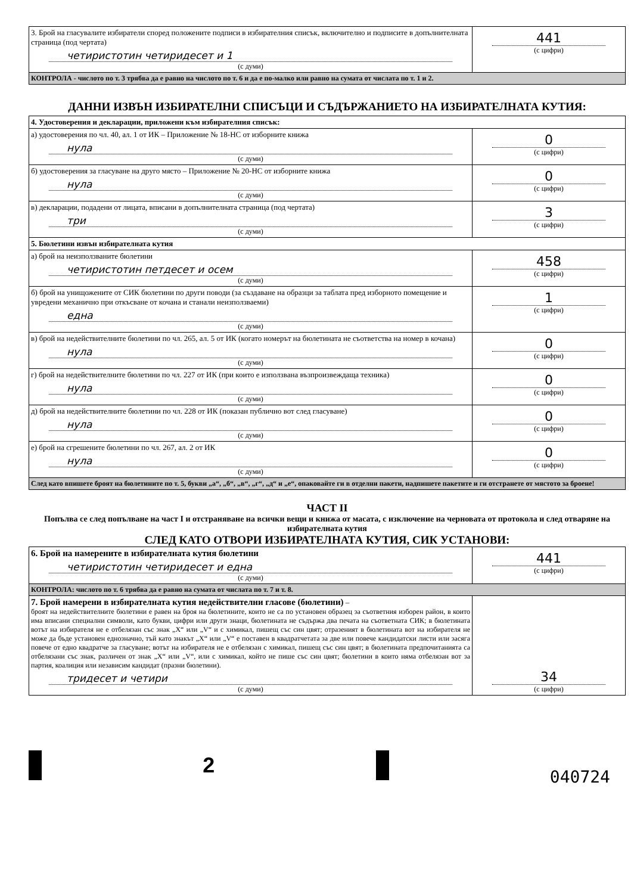| 3. Брой на гласувалите избиратели според положените подписи в избирателния списък, включително и подписите в допълнителната страница (под чертата) четиристотин четиридесет и 1 (с думи) | 441 (с цифри) |
| КОНТРОЛА - числото по т. 3 трябва да е равно на числото по т. 6 и да е по-малко или равно на сумата от числата по т. 1 и 2. | |
ДАННИ ИЗВЪН ИЗБИРАТЕЛНИ СПИСЪЦИ И СЪДЪРЖАНИЕТО НА ИЗБИРАТЕЛНАТА КУТИЯ:
| 4. Удостоверения и декларации, приложени към избирателния списък: | |
| а) удостоверения по чл. 40, ал. 1 от ИК – Приложение № 18-НС от изборните книжа нула (с думи) | 0 (с цифри) |
| б) удостоверения за гласуване на друго място – Приложение № 20-НС от изборните книжа нула (с думи) | 0 (с цифри) |
| в) декларации, подадени от лицата, вписани в допълнителната страница (под чертата) три (с думи) | 3 (с цифри) |
| 5. Бюлетини извън избирателната кутия | |
| а) брой на неизползваните бюлетини четиристотин петдесет и осем (с думи) | 458 (с цифри) |
| б) брой на унищожените от СИК бюлетини по други поводи (за създаване на образци за таблата пред изборното помещение и увредени механично при откъсване от кочана и станали неизползваеми) една (с думи) | 1 (с цифри) |
| в) брой на недействителните бюлетини по чл. 265, ал. 5 от ИК (когато номерът на бюлетината не съответства на номер в кочана) нула (с думи) | 0 (с цифри) |
| г) брой на недействителните бюлетини по чл. 227 от ИК (при които е използвана възпроизвеждаща техника) нула (с думи) | 0 (с цифри) |
| д) брой на недействителните бюлетини по чл. 228 от ИК (показан публично вот след гласуване) нула (с думи) | 0 (с цифри) |
| е) брой на сгрешените бюлетини по чл. 267, ал. 2 от ИК нула (с думи) | 0 (с цифри) |
| След като впишете броят на бюлетините по т. 5, букви „а“, „б“, „в“, „г“, „д“ и „е“, опаковайте ги в отделни пакети, надпишете пакетите и ги отстранете от мястото за броене! | |
ЧАСТ II
Попълва се след попълване на част I и отстраняване на всички вещи и книжа от масата, с изключение на черновата от протокола и след отваряне на избирателната кутия
СЛЕД КАТО ОТВОРИ ИЗБИРАТЕЛНАТА КУТИЯ, СИК УСТАНОВИ:
| 6. Брой на намерените в избирателната кутия бюлетини четиристотин четиридесет и една (с думи) | 441 (с цифри) |
| КОНТРОЛА: числото по т. 6 трябва да е равно на сумата от числата по т. 7 и т. 8. | |
| 7. Брой намерени в избирателната кутия недействителни гласове (бюлетини) – броят на недействителните бюлетини е равен на броя на бюлетините, които не са по установен образец за съответния изборен район, в които има вписани специални символи, като букви, цифри или други знаци, бюлетината не съдържа два печата на съответната СИК; в бюлетината вотът на избирателя не е отбелязан със знак „X“ или „V“ и с химикал, пишещ със син цвят; отразеният в бюлетината вот на избирателя не може да бъде установен еднозначно, тъй като знакът „X“ или „V“ е поставен в квадратчетата за две или повече кандидатски листи или засяга повече от едно квадратче за гласуване; вотът на избирателя не е отбелязан с химикал, пишещ със син цвят; в бюлетината предпочитанията са отбелязани със знак, различен от знак „X“ или „V“, или с химикал, който не пише със син цвят; бюлетини в които няма отбелязан вот за партия, коалиция или независим кандидат (празни бюлетини). тридесет и четири (с думи) | 34 (с цифри) |
2
040724